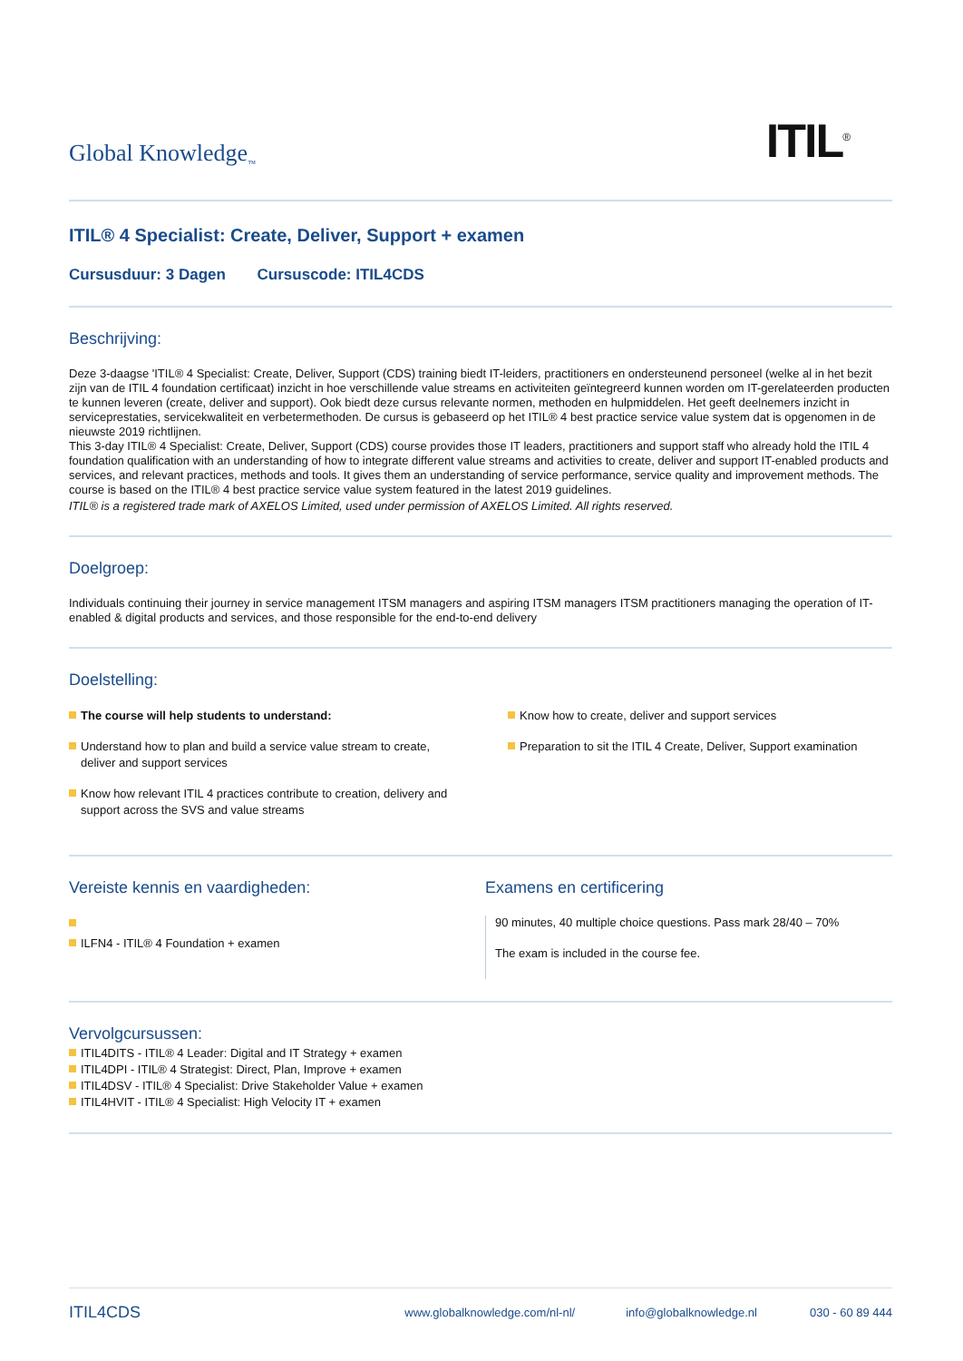Global Knowledge<sub>™</sub>
ITIL<sup>®</sup>
ITIL® 4 Specialist: Create, Deliver, Support + examen
Cursusduur: 3 Dagen Cursuscode: ITIL4CDS
Beschrijving:
Deze 3-daagse 'ITIL® 4 Specialist: Create, Deliver, Support (CDS) training biedt IT-leiders, practitioners en ondersteunend personeel (welke al in het bezit zijn van de ITIL 4 foundation certificaat) inzicht in hoe verschillende value streams en activiteiten geïntegreerd kunnen worden om IT-gerelateerden producten te kunnen leveren (create, deliver and support). Ook biedt deze cursus relevante normen, methoden en hulpmiddelen. Het geeft deelnemers inzicht in serviceprestaties, servicekwaliteit en verbetermethoden. De cursus is gebaseerd op het ITIL® 4 best practice service value system dat is opgenomen in de nieuwste 2019 richtlijnen.
This 3-day ITIL® 4 Specialist: Create, Deliver, Support (CDS) course provides those IT leaders, practitioners and support staff who already hold the ITIL 4 foundation qualification with an understanding of how to integrate different value streams and activities to create, deliver and support IT-enabled products and services, and relevant practices, methods and tools. It gives them an understanding of service performance, service quality and improvement methods. The course is based on the ITIL® 4 best practice service value system featured in the latest 2019 guidelines.
ITIL® is a registered trade mark of AXELOS Limited, used under permission of AXELOS Limited. All rights reserved.
Doelgroep:
Individuals continuing their journey in service management ITSM managers and aspiring ITSM managers ITSM practitioners managing the operation of IT-enabled & digital products and services, and those responsible for the end-to-end delivery
Doelstelling:
The course will help students to understand:
Understand how to plan and build a service value stream to create, deliver and support services
Know how relevant ITIL 4 practices contribute to creation, delivery and support across the SVS and value streams
Know how to create, deliver and support services
Preparation to sit the ITIL 4 Create, Deliver, Support examination
Vereiste kennis en vaardigheden:
ILFN4 - ITIL® 4 Foundation + examen
Examens en certificering
90 minutes, 40 multiple choice questions. Pass mark 28/40 – 70%
The exam is included in the course fee.
Vervolgcursussen:
ITIL4DITS - ITIL® 4 Leader: Digital and IT Strategy + examen
ITIL4DPI - ITIL® 4 Strategist: Direct, Plan, Improve + examen
ITIL4DSV - ITIL® 4 Specialist: Drive Stakeholder Value + examen
ITIL4HVIT - ITIL® 4 Specialist: High Velocity IT + examen
ITIL4CDS www.globalknowledge.com/nl-nl/ info@globalknowledge.nl 030 - 60 89 444